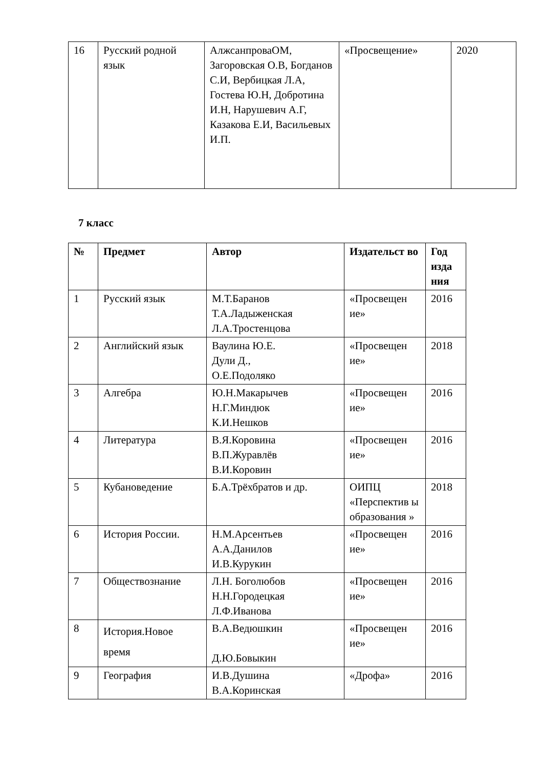| 16 | Русский родной язык | АлжсанпроваОМ, Загоровская О.В, Богданов С.И, Вербицкая Л.А, Гостева Ю.Н, Добротина И.Н, Нарушевич А.Г, Казакова Е.И, Васильевых И.П. | «Просвещение» | 2020 |
7 класс
| № | Предмет | Автор | Издательст во | Год изда ния |
| --- | --- | --- | --- | --- |
| 1 | Русский язык | М.Т.Баранов Т.А.Ладыженская Л.А.Тростенцова | «Просвещен ие» | 2016 |
| 2 | Английский язык | Ваулина Ю.Е. Дули Д., О.Е.Подоляко | «Просвещен ие» | 2018 |
| 3 | Алгебра | Ю.Н.Макарычев Н.Г.Миндюк К.И.Нешков | «Просвещен ие» | 2016 |
| 4 | Литература | В.Я.Коровина В.П.Журавлёв В.И.Коровин | «Просвещен ие» | 2016 |
| 5 | Кубановедение | Б.А.Трёхбратов и др. | ОИПЦ «Перспектив ы образования » | 2018 |
| 6 | История России. | Н.М.Арсентьев А.А.Данилов И.В.Курукин | «Просвещен ие» | 2016 |
| 7 | Обществознание | Л.Н. Боголюбов Н.Н.Городецкая Л.Ф.Иванова | «Просвещен ие» | 2016 |
| 8 | История.Новое время | В.А.Ведюшкин Д.Ю.Бовыкин | «Просвещен ие» | 2016 |
| 9 | География | И.В.Душина В.А.Коринская | «Дрофа» | 2016 |